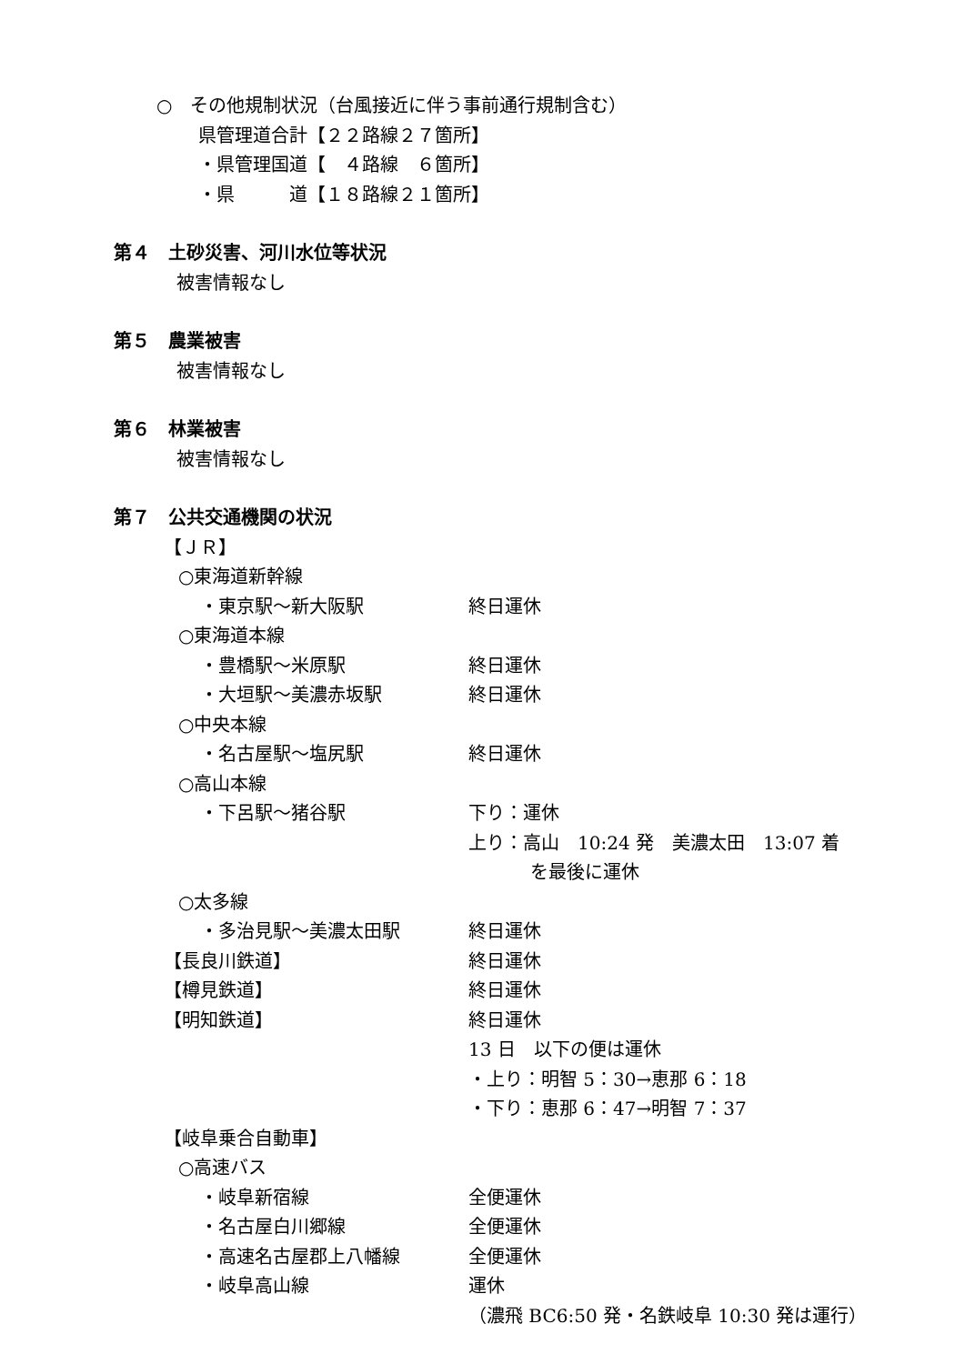○　その他規制状況（台風接近に伴う事前通行規制含む）
県管理道合計【２２路線２７箇所】
・県管理国道【　４路線　６箇所】
・県　　　道【１８路線２１箇所】
第４　土砂災害、河川水位等状況
被害情報なし
第５　農業被害
被害情報なし
第６　林業被害
被害情報なし
第７　公共交通機関の状況
【ＪＲ】
○東海道新幹線
・東京駅～新大阪駅 終日運休
○東海道本線
・豊橋駅～米原駅 終日運休
・大垣駅～美濃赤坂駅 終日運休
○中央本線
・名古屋駅～塩尻駅 終日運休
○高山本線
・下呂駅～猪谷駅 下り：運休
上り：高山　10:24 発　美濃太田　13:07 着
を最後に運休
○太多線
・多治見駅～美濃太田駅 終日運休
【長良川鉄道】 終日運休
【樽見鉄道】 終日運休
【明知鉄道】 終日運休
13 日　以下の便は運休
・上り：明智 5：30→恵那 6：18
・下り：恵那 6：47→明智 7：37
【岐阜乗合自動車】
○高速バス
・岐阜新宿線 全便運休
・名古屋白川郷線 全便運休
・高速名古屋郡上八幡線 全便運休
・岐阜高山線 運休
（濃飛 BC6:50 発・名鉄岐阜 10:30 発は運行）